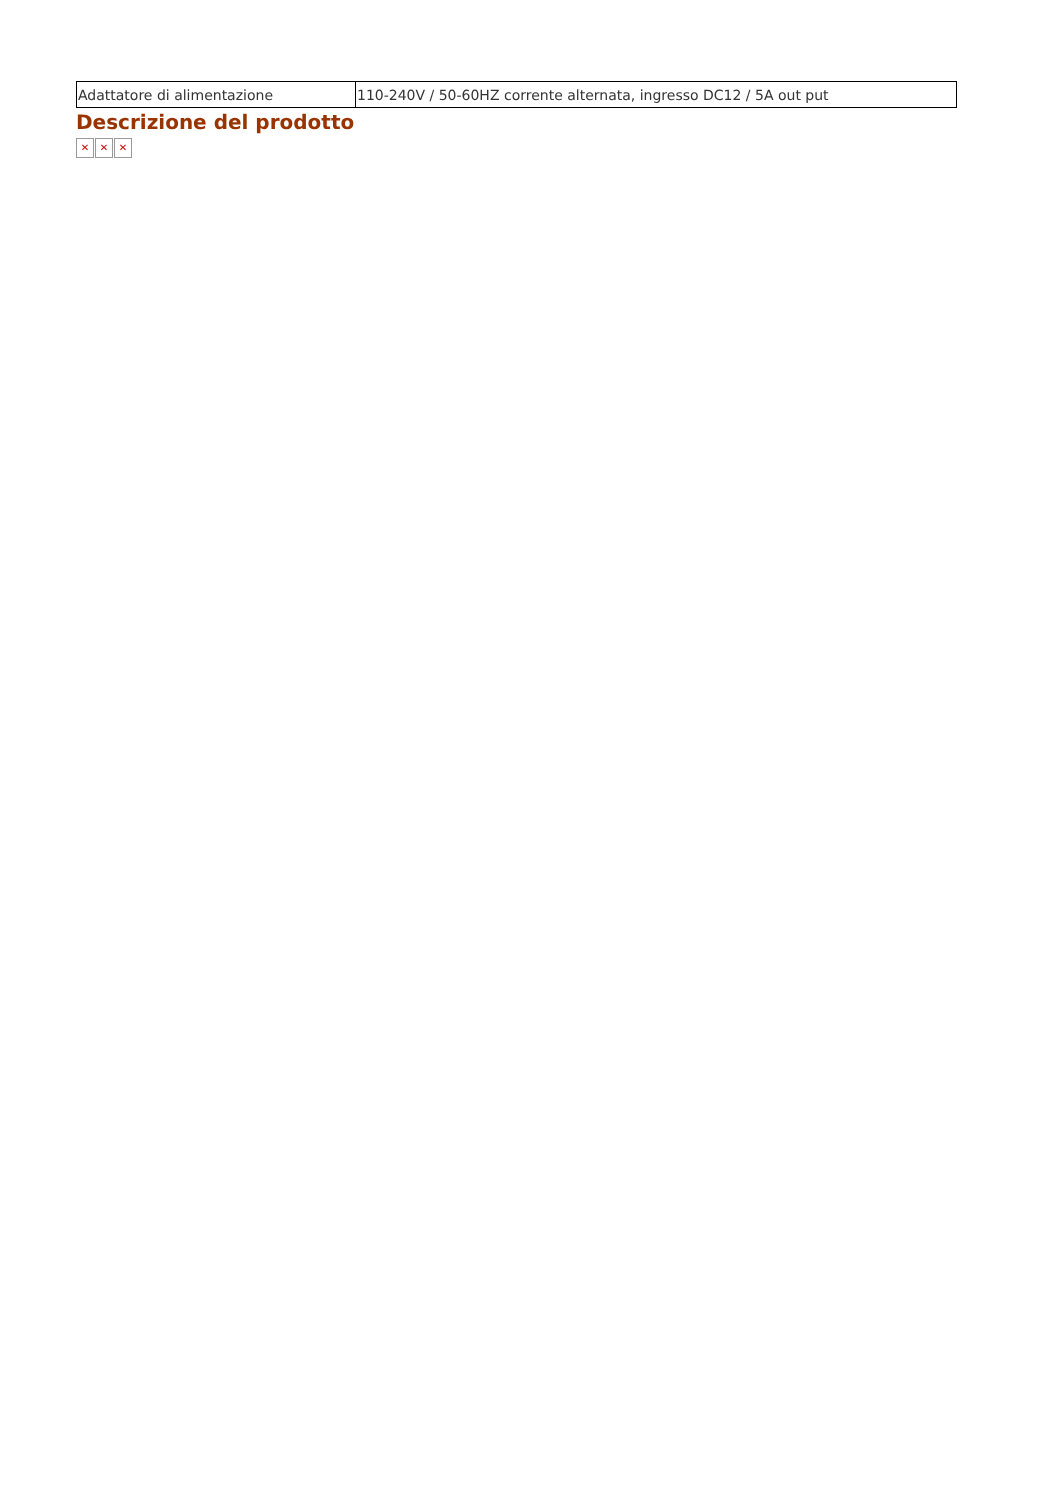| Adattatore di alimentazione | 110-240V / 50-60HZ corrente alternata, ingresso DC12 / 5A out put |
Descrizione del prodotto
✕ ✕ ✕